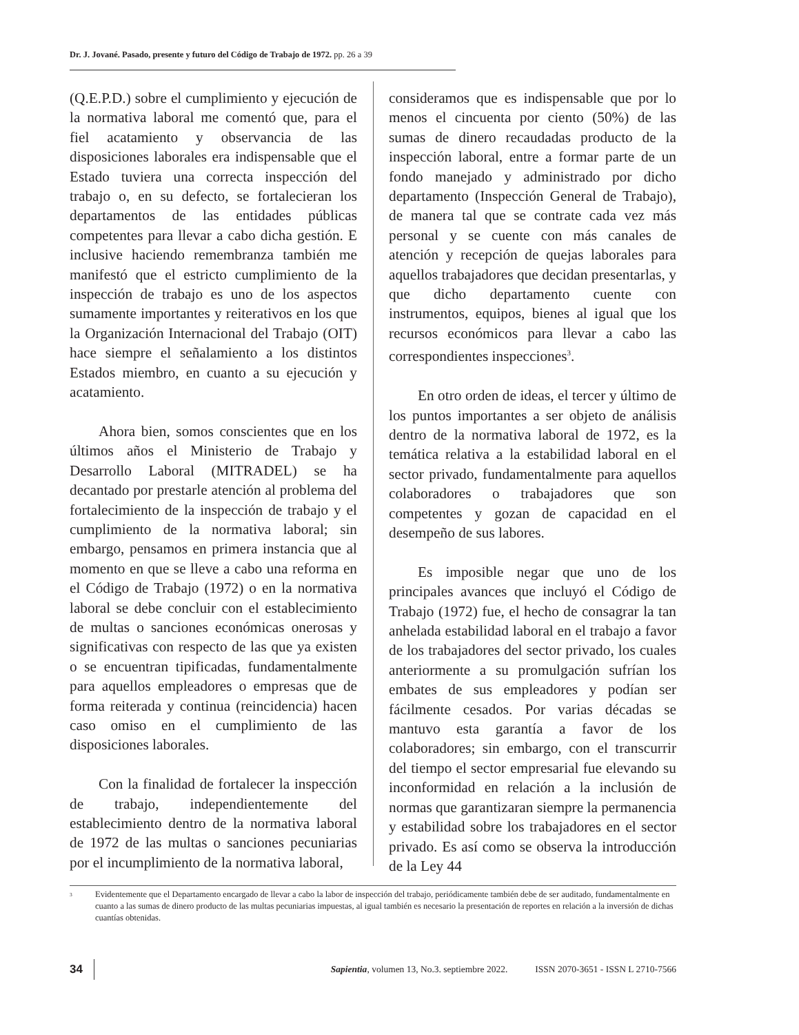Dr. J. Jované. Pasado, presente y futuro del Código de Trabajo de 1972. pp. 26 a 39
(Q.E.P.D.) sobre el cumplimiento y ejecución de la normativa laboral me comentó que, para el fiel acatamiento y observancia de las disposiciones laborales era indispensable que el Estado tuviera una correcta inspección del trabajo o, en su defecto, se fortalecieran los departamentos de las entidades públicas competentes para llevar a cabo dicha gestión. E inclusive haciendo remembranza también me manifestó que el estricto cumplimiento de la inspección de trabajo es uno de los aspectos sumamente importantes y reiterativos en los que la Organización Internacional del Trabajo (OIT) hace siempre el señalamiento a los distintos Estados miembro, en cuanto a su ejecución y acatamiento.
Ahora bien, somos conscientes que en los últimos años el Ministerio de Trabajo y Desarrollo Laboral (MITRADEL) se ha decantado por prestarle atención al problema del fortalecimiento de la inspección de trabajo y el cumplimiento de la normativa laboral; sin embargo, pensamos en primera instancia que al momento en que se lleve a cabo una reforma en el Código de Trabajo (1972) o en la normativa laboral se debe concluir con el establecimiento de multas o sanciones económicas onerosas y significativas con respecto de las que ya existen o se encuentran tipificadas, fundamentalmente para aquellos empleadores o empresas que de forma reiterada y continua (reincidencia) hacen caso omiso en el cumplimiento de las disposiciones laborales.
Con la finalidad de fortalecer la inspección de trabajo, independientemente del establecimiento dentro de la normativa laboral de 1972 de las multas o sanciones pecuniarias por el incumplimiento de la normativa laboral,
consideramos que es indispensable que por lo menos el cincuenta por ciento (50%) de las sumas de dinero recaudadas producto de la inspección laboral, entre a formar parte de un fondo manejado y administrado por dicho departamento (Inspección General de Trabajo), de manera tal que se contrate cada vez más personal y se cuente con más canales de atención y recepción de quejas laborales para aquellos trabajadores que decidan presentarlas, y que dicho departamento cuente con instrumentos, equipos, bienes al igual que los recursos económicos para llevar a cabo las correspondientes inspecciones<sup>3</sup>.
En otro orden de ideas, el tercer y último de los puntos importantes a ser objeto de análisis dentro de la normativa laboral de 1972, es la temática relativa a la estabilidad laboral en el sector privado, fundamentalmente para aquellos colaboradores o trabajadores que son competentes y gozan de capacidad en el desempeño de sus labores.
Es imposible negar que uno de los principales avances que incluyó el Código de Trabajo (1972) fue, el hecho de consagrar la tan anhelada estabilidad laboral en el trabajo a favor de los trabajadores del sector privado, los cuales anteriormente a su promulgación sufrían los embates de sus empleadores y podían ser fácilmente cesados. Por varias décadas se mantuvo esta garantía a favor de los colaboradores; sin embargo, con el transcurrir del tiempo el sector empresarial fue elevando su inconformidad en relación a la inclusión de normas que garantizaran siempre la permanencia y estabilidad sobre los trabajadores en el sector privado. Es así como se observa la introducción de la Ley 44
<sup>3</sup>
Evidentemente que el Departamento encargado de llevar a cabo la labor de inspección del trabajo, periódicamente también debe de ser auditado, fundamentalmente en cuanto a las sumas de dinero producto de las multas pecuniarias impuestas, al igual también es necesario la presentación de reportes en relación a la inversión de dichas cuantías obtenidas.
34 Sapientia, volumen 13, No.3. septiembre 2022. ISSN 2070-3651 - ISSN L 2710-7566